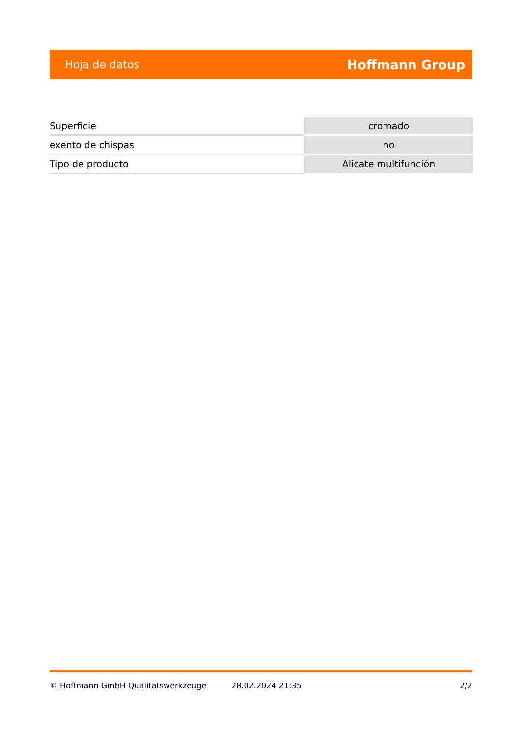Hoja de datos Hoffmann Group
| Superficie | cromado |
| exento de chispas | no |
| Tipo de producto | Alicate multifunción |
© Hoffmann GmbH Qualitätswerkzeuge 28.02.2024 21:35 2/2